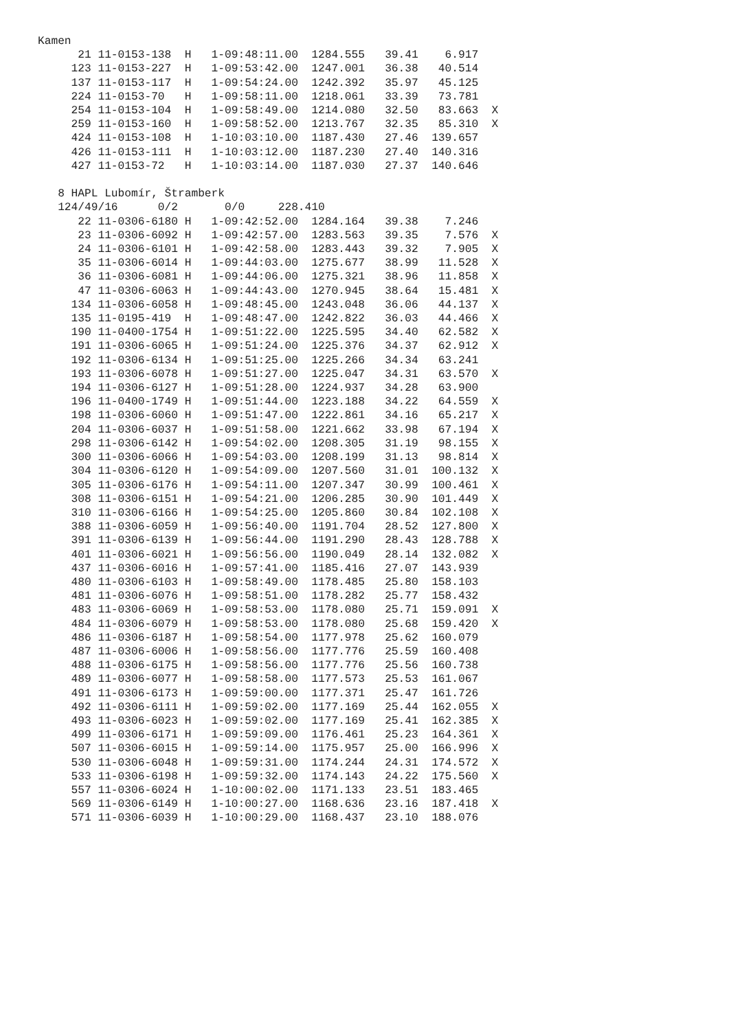Kamen
      21 11-0153-138  H   1-09:48:11.00  1284.555   39.41    6.917
     123 11-0153-227  H   1-09:53:42.00  1247.001   36.38   40.514
     137 11-0153-117  H   1-09:54:24.00  1242.392   35.97   45.125
     224 11-0153-70   H   1-09:58:11.00  1218.061   33.39   73.781
     254 11-0153-104  H   1-09:58:49.00  1214.080   32.50   83.663  X
     259 11-0153-160  H   1-09:58:52.00  1213.767   32.35   85.310  X
     424 11-0153-108  H   1-10:03:10.00  1187.430   27.46  139.657
     426 11-0153-111  H   1-10:03:12.00  1187.230   27.40  140.316
     427 11-0153-72   H   1-10:03:14.00  1187.030   27.37  140.646

   8 HAPL Lubomír, Štramberk
   124/49/16      0/2       0/0     228.410
      22 11-0306-6180 H   1-09:42:52.00  1284.164   39.38    7.246
      23 11-0306-6092 H   1-09:42:57.00  1283.563   39.35    7.576  X
      24 11-0306-6101 H   1-09:42:58.00  1283.443   39.32    7.905  X
      35 11-0306-6014 H   1-09:44:03.00  1275.677   38.99   11.528  X
      36 11-0306-6081 H   1-09:44:06.00  1275.321   38.96   11.858  X
      47 11-0306-6063 H   1-09:44:43.00  1270.945   38.64   15.481  X
     134 11-0306-6058 H   1-09:48:45.00  1243.048   36.06   44.137  X
     135 11-0195-419  H   1-09:48:47.00  1242.822   36.03   44.466  X
     190 11-0400-1754 H   1-09:51:22.00  1225.595   34.40   62.582  X
     191 11-0306-6065 H   1-09:51:24.00  1225.376   34.37   62.912  X
     192 11-0306-6134 H   1-09:51:25.00  1225.266   34.34   63.241
     193 11-0306-6078 H   1-09:51:27.00  1225.047   34.31   63.570  X
     194 11-0306-6127 H   1-09:51:28.00  1224.937   34.28   63.900
     196 11-0400-1749 H   1-09:51:44.00  1223.188   34.22   64.559  X
     198 11-0306-6060 H   1-09:51:47.00  1222.861   34.16   65.217  X
     204 11-0306-6037 H   1-09:51:58.00  1221.662   33.98   67.194  X
     298 11-0306-6142 H   1-09:54:02.00  1208.305   31.19   98.155  X
     300 11-0306-6066 H   1-09:54:03.00  1208.199   31.13   98.814  X
     304 11-0306-6120 H   1-09:54:09.00  1207.560   31.01  100.132  X
     305 11-0306-6176 H   1-09:54:11.00  1207.347   30.99  100.461  X
     308 11-0306-6151 H   1-09:54:21.00  1206.285   30.90  101.449  X
     310 11-0306-6166 H   1-09:54:25.00  1205.860   30.84  102.108  X
     388 11-0306-6059 H   1-09:56:40.00  1191.704   28.52  127.800  X
     391 11-0306-6139 H   1-09:56:44.00  1191.290   28.43  128.788  X
     401 11-0306-6021 H   1-09:56:56.00  1190.049   28.14  132.082  X
     437 11-0306-6016 H   1-09:57:41.00  1185.416   27.07  143.939
     480 11-0306-6103 H   1-09:58:49.00  1178.485   25.80  158.103
     481 11-0306-6076 H   1-09:58:51.00  1178.282   25.77  158.432
     483 11-0306-6069 H   1-09:58:53.00  1178.080   25.71  159.091  X
     484 11-0306-6079 H   1-09:58:53.00  1178.080   25.68  159.420  X
     486 11-0306-6187 H   1-09:58:54.00  1177.978   25.62  160.079
     487 11-0306-6006 H   1-09:58:56.00  1177.776   25.59  160.408
     488 11-0306-6175 H   1-09:58:56.00  1177.776   25.56  160.738
     489 11-0306-6077 H   1-09:58:58.00  1177.573   25.53  161.067
     491 11-0306-6173 H   1-09:59:00.00  1177.371   25.47  161.726
     492 11-0306-6111 H   1-09:59:02.00  1177.169   25.44  162.055  X
     493 11-0306-6023 H   1-09:59:02.00  1177.169   25.41  162.385  X
     499 11-0306-6171 H   1-09:59:09.00  1176.461   25.23  164.361  X
     507 11-0306-6015 H   1-09:59:14.00  1175.957   25.00  166.996  X
     530 11-0306-6048 H   1-09:59:31.00  1174.244   24.31  174.572  X
     533 11-0306-6198 H   1-09:59:32.00  1174.143   24.22  175.560  X
     557 11-0306-6024 H   1-10:00:02.00  1171.133   23.51  183.465
     569 11-0306-6149 H   1-10:00:27.00  1168.636   23.16  187.418  X
     571 11-0306-6039 H   1-10:00:29.00  1168.437   23.10  188.076